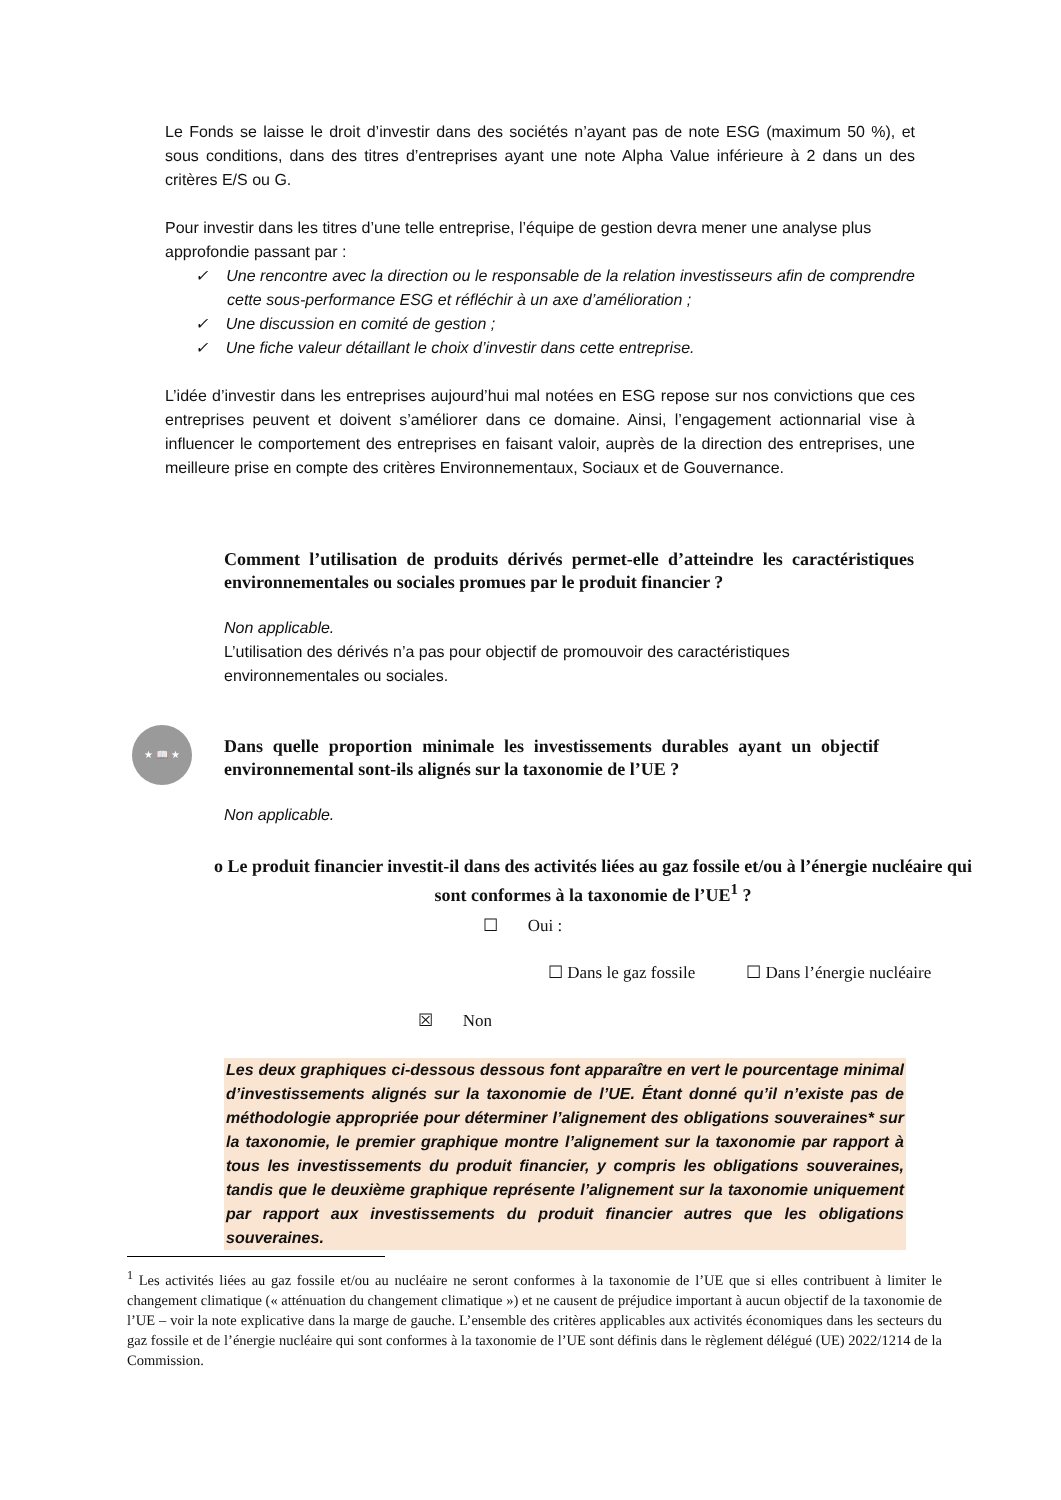Le Fonds se laisse le droit d’investir dans des sociétés n’ayant pas de note ESG (maximum 50 %), et sous conditions, dans des titres d’entreprises ayant une note Alpha Value inférieure à 2 dans un des critères E/S ou G.
Pour investir dans les titres d’une telle entreprise, l’équipe de gestion devra mener une analyse plus approfondie passant par :
✓ Une rencontre avec la direction ou le responsable de la relation investisseurs afin de comprendre cette sous-performance ESG et réfléchir à un axe d’amélioration ;
✓ Une discussion en comité de gestion ;
✓ Une fiche valeur détaillant le choix d’investir dans cette entreprise.
L’idée d’investir dans les entreprises aujourd’hui mal notées en ESG repose sur nos convictions que ces entreprises peuvent et doivent s’améliorer dans ce domaine. Ainsi, l’engagement actionnarial vise à influencer le comportement des entreprises en faisant valoir, auprès de la direction des entreprises, une meilleure prise en compte des critères Environnementaux, Sociaux et de Gouvernance.
Comment l’utilisation de produits dérivés permet-elle d’atteindre les caractéristiques environnementales ou sociales promues par le produit financier ?
Non applicable.
L’utilisation des dérivés n’a pas pour objectif de promouvoir des caractéristiques environnementales ou sociales.
★ 📖 ★
Dans quelle proportion minimale les investissements durables ayant un objectif environnemental sont-ils alignés sur la taxonomie de l’UE ?
Non applicable.
o Le produit financier investit-il dans des activités liées au gaz fossile et/ou à l’énergie nucléaire qui sont conformes à la taxonomie de l’UE<sup>1</sup> ?
☐ Oui :
☐ Dans le gaz fossile ☐ Dans l’énergie nucléaire
☒ Non
Les deux graphiques ci-dessous dessous font apparaître en vert le pourcentage minimal d’investissements alignés sur la taxonomie de l’UE. Étant donné qu’il n’existe pas de méthodologie appropriée pour déterminer l’alignement des obligations souveraines* sur la taxonomie, le premier graphique montre l’alignement sur la taxonomie par rapport à tous les investissements du produit financier, y compris les obligations souveraines, tandis que le deuxième graphique représente l’alignement sur la taxonomie uniquement par rapport aux investissements du produit financier autres que les obligations souveraines.
<sup>1</sup> Les activités liées au gaz fossile et/ou au nucléaire ne seront conformes à la taxonomie de l’UE que si elles contribuent à limiter le changement climatique (« atténuation du changement climatique ») et ne causent de préjudice important à aucun objectif de la taxonomie de l’UE – voir la note explicative dans la marge de gauche. L’ensemble des critères applicables aux activités économiques dans les secteurs du gaz fossile et de l’énergie nucléaire qui sont conformes à la taxonomie de l’UE sont définis dans le règlement délégué (UE) 2022/1214 de la Commission.